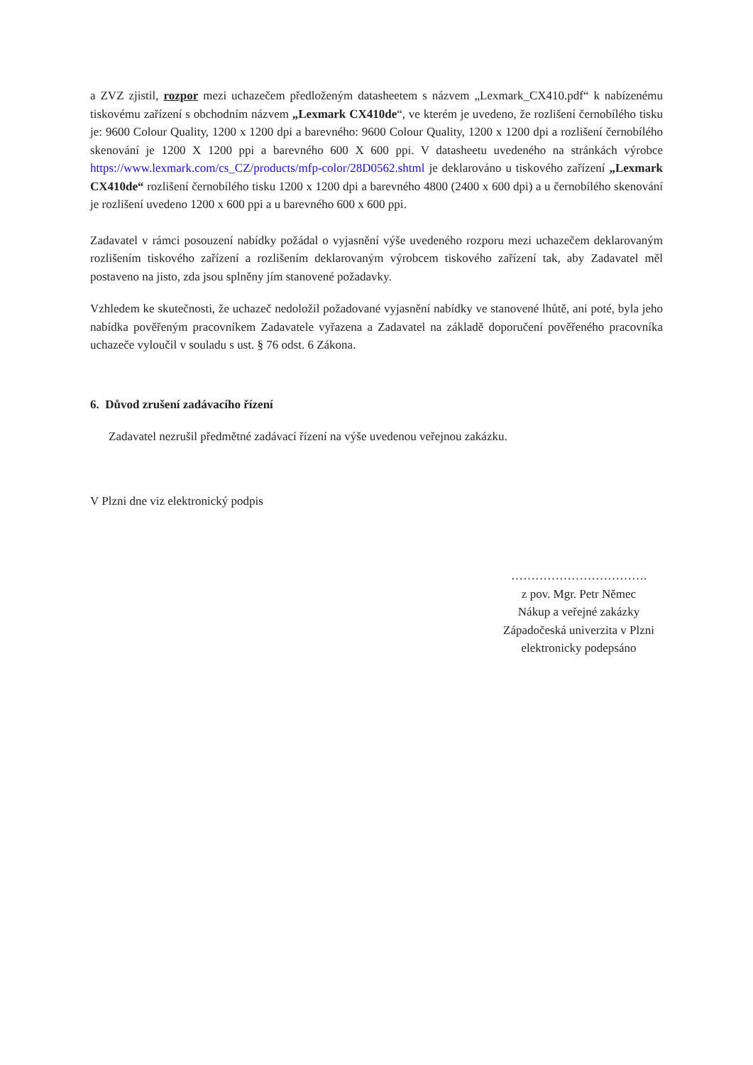a ZVZ zjistil, rozpor mezi uchazečem předloženým datasheetem s názvem „Lexmark_CX410.pdf“ k nabízenému tiskovému zařízení s obchodním názvem „Lexmark CX410de“, ve kterém je uvedeno, že rozlišení černobílého tisku je: 9600 Colour Quality, 1200 x 1200 dpi a barevného: 9600 Colour Quality, 1200 x 1200 dpi a rozlišení černobílého skenování je 1200 X 1200 ppi a barevného 600 X 600 ppi. V datasheetu uvedeného na stránkách výrobce https://www.lexmark.com/cs_CZ/products/mfp-color/28D0562.shtml je deklarováno u tiskového zařízení „Lexmark CX410de“ rozlišení černobílého tisku 1200 x 1200 dpi a barevného 4800 (2400 x 600 dpi) a u černobílého skenování je rozlišení uvedeno 1200 x 600 ppi a u barevného 600 x 600 ppi.
Zadavatel v rámci posouzení nabídky požádal o vyjasnění výše uvedeného rozporu mezi uchazečem deklarovaným rozlišením tiskového zařízení a rozlišením deklarovaným výrobcem tiskového zařízení tak, aby Zadavatel měl postaveno na jisto, zda jsou splněny jím stanovené požadavky.
Vzhledem ke skutečnosti, že uchazeč nedoložil požadované vyjasnění nabídky ve stanovené lhůtě, ani poté, byla jeho nabídka pověřeným pracovníkem Zadavatele vyřazena a Zadavatel na základě doporučení pověřeného pracovníka uchazeče vyloučil v souladu s ust. § 76 odst. 6 Zákona.
6. Důvod zrušení zadávacího řízení
Zadavatel nezrušil předmětné zadávací řízení na výše uvedenou veřejnou zakázku.
V Plzni dne viz elektronický podpis
…………………………….
z pov. Mgr. Petr Němec
Nákup a veřejné zakázky
Západočeská univerzita v Plzni
elektronicky podepsáno